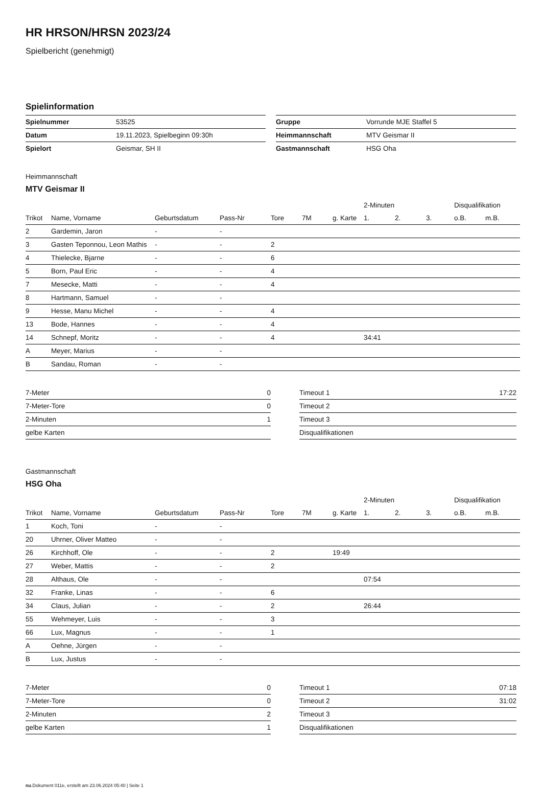HR HRSON/HRSN 2023/24
Spielbericht (genehmigt)
Spielinformation
| Spielnummer | 53525 |
| Datum | 19.11.2023, Spielbeginn 09:30h |
| Spielort | Geismar, SH II |
| Gruppe | Vorrunde MJE Staffel 5 |
| Heimmannschaft | MTV Geismar II |
| Gastmannschaft | HSG Oha |
Heimmannschaft
MTV Geismar II
| | | | | | | | 2-Minuten | | | Disqualifikation | |
| --- | --- | --- | --- | --- | --- | --- | --- | --- | --- | --- | --- |
| Trikot | Name, Vorname | Geburtsdatum | Pass-Nr | Tore | 7M | g. Karte | 1. | 2. | 3. | o.B. | m.B. |
| 2 | Gardemin, Jaron | - | - | | | | | | | | |
| 3 | Gasten Teponnou, Leon Mathis | - | - | 2 | | | | | | | |
| 4 | Thielecke, Bjarne | - | - | 6 | | | | | | | |
| 5 | Born, Paul Eric | - | - | 4 | | | | | | | |
| 7 | Mesecke, Matti | - | - | 4 | | | | | | | |
| 8 | Hartmann, Samuel | - | - | | | | | | | | |
| 9 | Hesse, Manu Michel | - | - | 4 | | | | | | | |
| 13 | Bode, Hannes | - | - | 4 | | | | | | | |
| 14 | Schnepf, Moritz | - | - | 4 | | | 34:41 | | | | |
| A | Meyer, Marius | - | - | | | | | | | | |
| B | Sandau, Roman | - | - | | | | | | | | |
| 7-Meter | 0 |
| 7-Meter-Tore | 0 |
| 2-Minuten | 1 |
| gelbe Karten | |
| Timeout 1 | 17:22 |
| Timeout 2 | |
| Timeout 3 | |
| Disqualifikationen | |
Gastmannschaft
HSG Oha
| | | | | | | | 2-Minuten | | | Disqualifikation | |
| --- | --- | --- | --- | --- | --- | --- | --- | --- | --- | --- | --- |
| Trikot | Name, Vorname | Geburtsdatum | Pass-Nr | Tore | 7M | g. Karte | 1. | 2. | 3. | o.B. | m.B. |
| 1 | Koch, Toni | - | - | | | | | | | | |
| 20 | Uhrner, Oliver Matteo | - | - | | | | | | | | |
| 26 | Kirchhoff, Ole | - | - | 2 | | 19:49 | | | | | |
| 27 | Weber, Mattis | - | - | 2 | | | | | | | |
| 28 | Althaus, Ole | - | - | | | | 07:54 | | | | |
| 32 | Franke, Linas | - | - | 6 | | | | | | | |
| 34 | Claus, Julian | - | - | 2 | | | 26:44 | | | | |
| 55 | Wehmeyer, Luis | - | - | 3 | | | | | | | |
| 66 | Lux, Magnus | - | - | 1 | | | | | | | |
| A | Oehne, Jürgen | - | - | | | | | | | | |
| B | Lux, Justus | - | - | | | | | | | | |
| 7-Meter | 0 |
| 7-Meter-Tore | 0 |
| 2-Minuten | 2 |
| gelbe Karten | 1 |
| Timeout 1 | 07:18 |
| Timeout 2 | 31:02 |
| Timeout 3 | |
| Disqualifikationen | |
nu.Dokument 011e, erstellt am 23.06.2024 05:40 | Seite 1